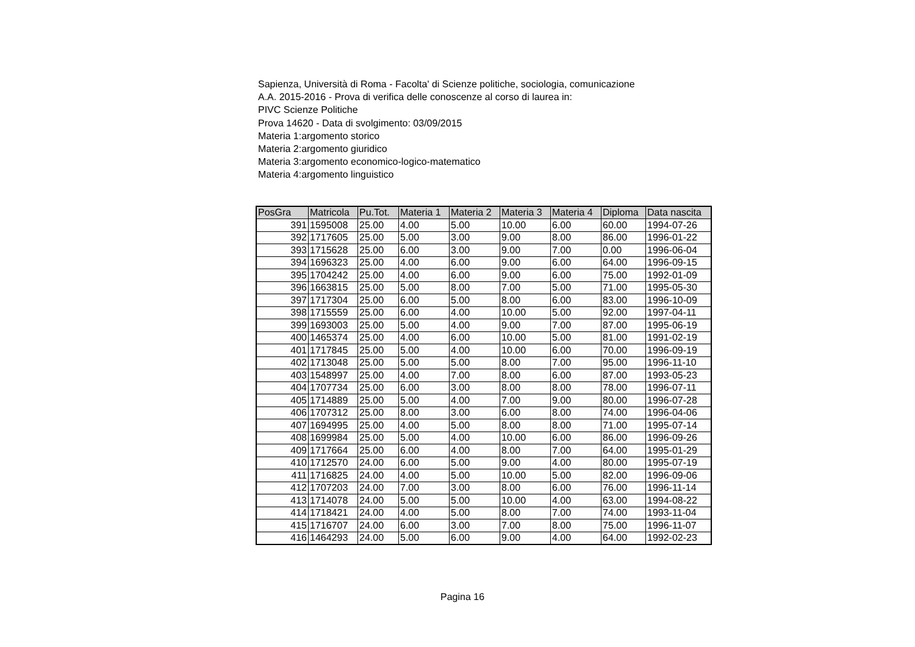Sapienza, Università di Roma - Facolta' di Scienze politiche, sociologia, comunicazione
A.A. 2015-2016 - Prova di verifica delle conoscenze al corso di laurea in:
PIVC Scienze Politiche
Prova 14620 - Data di svolgimento: 03/09/2015
Materia 1:argomento storico
Materia 2:argomento giuridico
Materia 3:argomento economico-logico-matematico
Materia 4:argomento linguistico
| PosGra | Matricola | Pu.Tot. | Materia 1 | Materia 2 | Materia 3 | Materia 4 | Diploma | Data nascita |
| --- | --- | --- | --- | --- | --- | --- | --- | --- |
| 391 | 1595008 | 25.00 | 4.00 | 5.00 | 10.00 | 6.00 | 60.00 | 1994-07-26 |
| 392 | 1717605 | 25.00 | 5.00 | 3.00 | 9.00 | 8.00 | 86.00 | 1996-01-22 |
| 393 | 1715628 | 25.00 | 6.00 | 3.00 | 9.00 | 7.00 | 0.00 | 1996-06-04 |
| 394 | 1696323 | 25.00 | 4.00 | 6.00 | 9.00 | 6.00 | 64.00 | 1996-09-15 |
| 395 | 1704242 | 25.00 | 4.00 | 6.00 | 9.00 | 6.00 | 75.00 | 1992-01-09 |
| 396 | 1663815 | 25.00 | 5.00 | 8.00 | 7.00 | 5.00 | 71.00 | 1995-05-30 |
| 397 | 1717304 | 25.00 | 6.00 | 5.00 | 8.00 | 6.00 | 83.00 | 1996-10-09 |
| 398 | 1715559 | 25.00 | 6.00 | 4.00 | 10.00 | 5.00 | 92.00 | 1997-04-11 |
| 399 | 1693003 | 25.00 | 5.00 | 4.00 | 9.00 | 7.00 | 87.00 | 1995-06-19 |
| 400 | 1465374 | 25.00 | 4.00 | 6.00 | 10.00 | 5.00 | 81.00 | 1991-02-19 |
| 401 | 1717845 | 25.00 | 5.00 | 4.00 | 10.00 | 6.00 | 70.00 | 1996-09-19 |
| 402 | 1713048 | 25.00 | 5.00 | 5.00 | 8.00 | 7.00 | 95.00 | 1996-11-10 |
| 403 | 1548997 | 25.00 | 4.00 | 7.00 | 8.00 | 6.00 | 87.00 | 1993-05-23 |
| 404 | 1707734 | 25.00 | 6.00 | 3.00 | 8.00 | 8.00 | 78.00 | 1996-07-11 |
| 405 | 1714889 | 25.00 | 5.00 | 4.00 | 7.00 | 9.00 | 80.00 | 1996-07-28 |
| 406 | 1707312 | 25.00 | 8.00 | 3.00 | 6.00 | 8.00 | 74.00 | 1996-04-06 |
| 407 | 1694995 | 25.00 | 4.00 | 5.00 | 8.00 | 8.00 | 71.00 | 1995-07-14 |
| 408 | 1699984 | 25.00 | 5.00 | 4.00 | 10.00 | 6.00 | 86.00 | 1996-09-26 |
| 409 | 1717664 | 25.00 | 6.00 | 4.00 | 8.00 | 7.00 | 64.00 | 1995-01-29 |
| 410 | 1712570 | 24.00 | 6.00 | 5.00 | 9.00 | 4.00 | 80.00 | 1995-07-19 |
| 411 | 1716825 | 24.00 | 4.00 | 5.00 | 10.00 | 5.00 | 82.00 | 1996-09-06 |
| 412 | 1707203 | 24.00 | 7.00 | 3.00 | 8.00 | 6.00 | 76.00 | 1996-11-14 |
| 413 | 1714078 | 24.00 | 5.00 | 5.00 | 10.00 | 4.00 | 63.00 | 1994-08-22 |
| 414 | 1718421 | 24.00 | 4.00 | 5.00 | 8.00 | 7.00 | 74.00 | 1993-11-04 |
| 415 | 1716707 | 24.00 | 6.00 | 3.00 | 7.00 | 8.00 | 75.00 | 1996-11-07 |
| 416 | 1464293 | 24.00 | 5.00 | 6.00 | 9.00 | 4.00 | 64.00 | 1992-02-23 |
Pagina 16